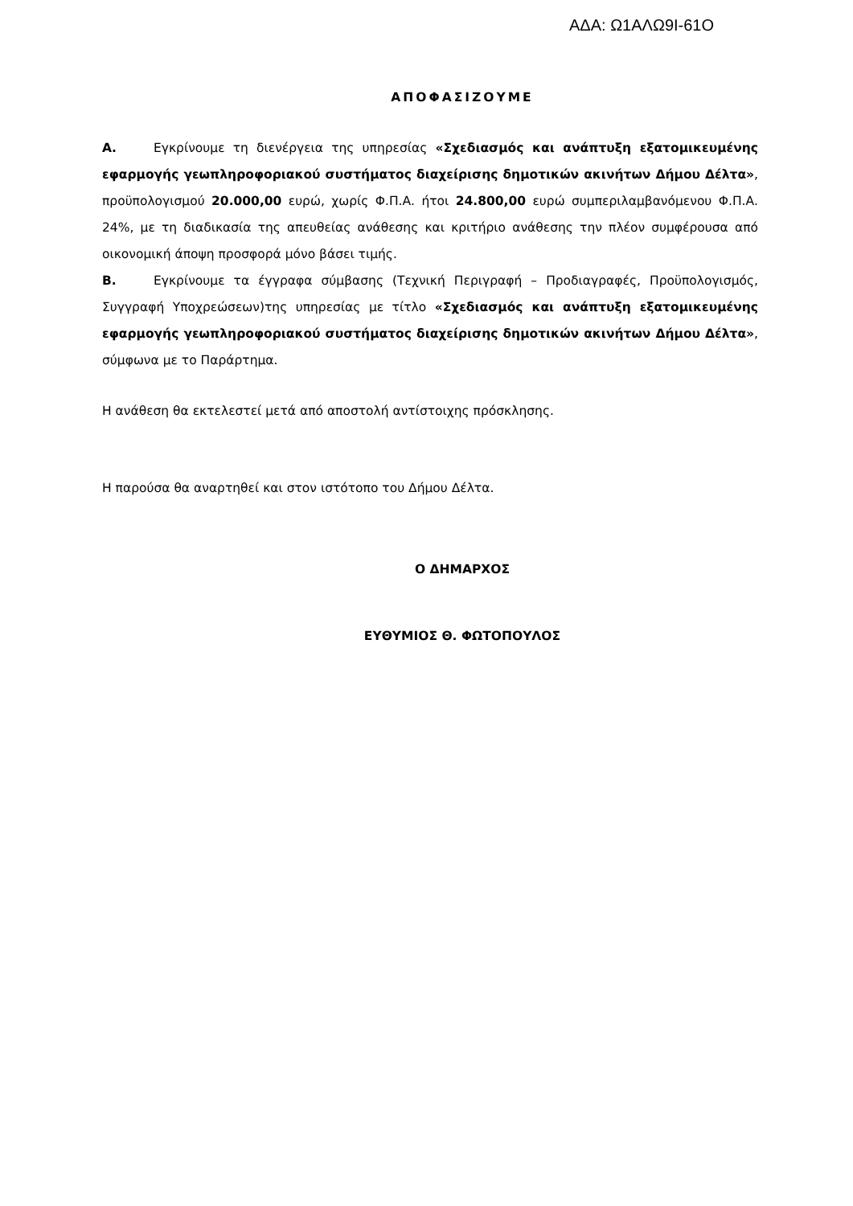ΑΔΑ: Ω1ΑΛΩ9Ι-61Ο
ΑΠΟΦΑΣΙΖΟΥΜΕ
Α. Εγκρίνουμε τη διενέργεια της υπηρεσίας «Σχεδιασμός και ανάπτυξη εξατομικευμένης εφαρμογής γεωπληροφοριακού συστήματος διαχείρισης δημοτικών ακινήτων Δήμου Δέλτα», προϋπολογισμού 20.000,00 ευρώ, χωρίς Φ.Π.Α. ήτοι 24.800,00 ευρώ συμπεριλαμβανόμενου Φ.Π.Α. 24%, με τη διαδικασία της απευθείας ανάθεσης και κριτήριο ανάθεσης την πλέον συμφέρουσα από οικονομική άποψη προσφορά μόνο βάσει τιμής.
Β. Εγκρίνουμε τα έγγραφα σύμβασης (Τεχνική Περιγραφή – Προδιαγραφές, Προϋπολογισμός, Συγγραφή Υποχρεώσεων)της υπηρεσίας με τίτλο «Σχεδιασμός και ανάπτυξη εξατομικευμένης εφαρμογής γεωπληροφοριακού συστήματος διαχείρισης δημοτικών ακινήτων Δήμου Δέλτα», σύμφωνα με το Παράρτημα.
Η ανάθεση θα εκτελεστεί μετά από αποστολή αντίστοιχης πρόσκλησης.
Η παρούσα θα αναρτηθεί και στον ιστότοπο του Δήμου Δέλτα.
Ο ΔΗΜΑΡΧΟΣ
ΕΥΘΥΜΙΟΣ Θ. ΦΩΤΟΠΟΥΛΟΣ